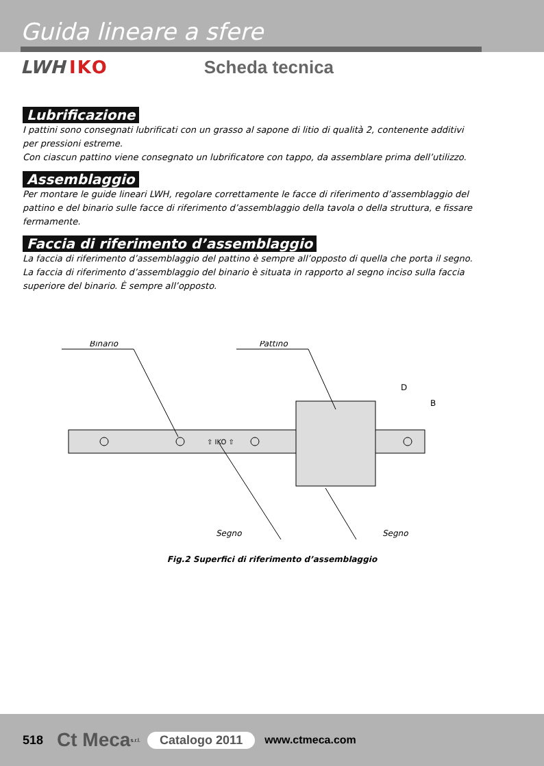Guida lineare a sfere
LWH IKO Scheda tecnica
Lubrificazione
I pattini sono consegnati lubrificati con un grasso al sapone di litio di qualità 2, contenente additivi per pressioni estreme.
Con ciascun pattino viene consegnato un lubrificatore con tappo, da assemblare prima dell’utilizzo.
Assemblaggio
Per montare le guide lineari LWH, regolare correttamente le facce di riferimento d’assemblaggio del pattino e del binario sulle facce di riferimento d’assemblaggio della tavola o della struttura, e fissare fermamente.
Faccia di riferimento d’assemblaggio
La faccia di riferimento d’assemblaggio del pattino è sempre all’opposto di quella che porta il segno.
La faccia di riferimento d’assemblaggio del binario è situata in rapporto al segno inciso sulla faccia superiore del binario. È sempre all’opposto.
Binario
Pattino
⇧ IKO ⇧
D
B
Segno
Segno
Fig.2 Superfici di riferimento d’assemblaggio
518 Ct Meca s.r.l. Catalogo 2011 www.ctmeca.com